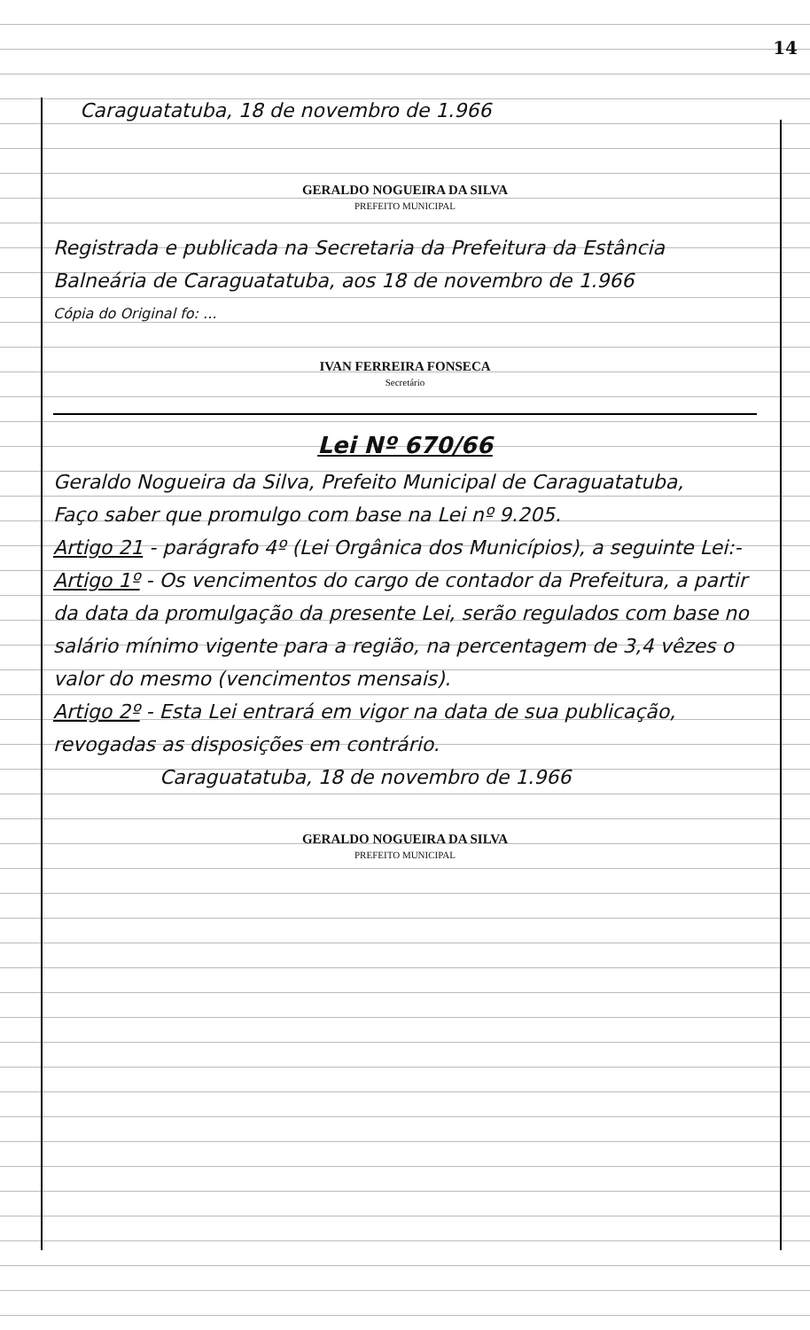14
Caraguatatuba, 18 de novembro de 1.966
GERALDO NOGUEIRA DA SILVA
PREFEITO MUNICIPAL
Registrada e publicada na Secretaria da Prefeitura da Estância Balneária de Caraguatatuba, aos 18 de novembro de 1.966
Cópia do Original fo: ...
IVAN FERREIRA FONSECA
Secretário
Lei Nº 670/66
Geraldo Nogueira da Silva, Prefeito Municipal de Caraguatatuba,
Faço saber que promulgo com base na Lei nº 9.205.
Artigo 21 - parágrafo 4º (Lei Orgânica dos Municípios), a seguinte Lei:-
Artigo 1º - Os vencimentos do cargo de contador da Prefeitura, a partir da data da promulgação da presente Lei, serão regulados com base no salário mínimo vigente para a região, na percentagem de 3,4 vêzes o valor do mesmo (vencimentos mensais).
Artigo 2º - Esta Lei entrará em vigor na data de sua publicação, revogadas as disposições em contrário.
Caraguatatuba, 18 de novembro de 1.966
GERALDO NOGUEIRA DA SILVA
PREFEITO MUNICIPAL